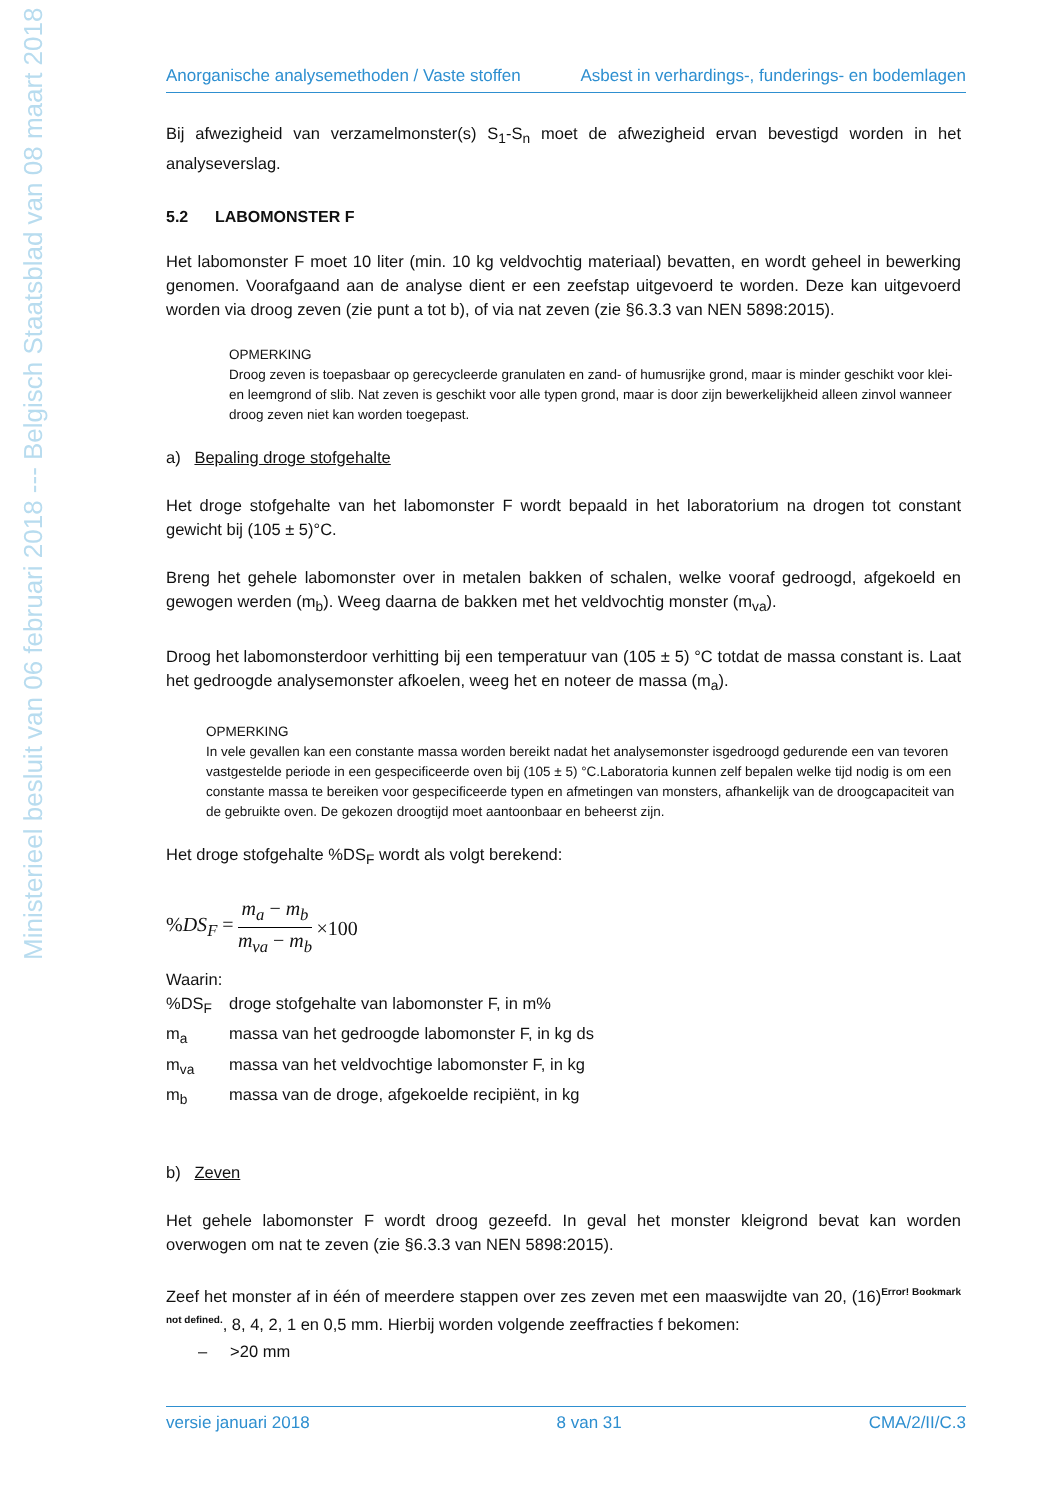Ministerieel besluit van 06 februari 2018 --- Belgisch Staatsblad van 08 maart 2018
Anorganische analysemethoden / Vaste stoffen Asbest in verhardings-, funderings- en bodemlagen
Bij afwezigheid van verzamelmonster(s) S<sub>1</sub>-S<sub>n</sub> moet de afwezigheid ervan bevestigd worden in het analyseverslag.
5.2 LABOMONSTER F
Het labomonster F moet 10 liter (min. 10 kg veldvochtig materiaal) bevatten, en wordt geheel in bewerking genomen. Voorafgaand aan de analyse dient er een zeefstap uitgevoerd te worden. Deze kan uitgevoerd worden via droog zeven (zie punt a tot b), of via nat zeven (zie §6.3.3 van NEN 5898:2015).
OPMERKING
Droog zeven is toepasbaar op gerecycleerde granulaten en zand- of humusrijke grond, maar is minder geschikt voor klei- en leemgrond of slib. Nat zeven is geschikt voor alle typen grond, maar is door zijn bewerkelijkheid alleen zinvol wanneer droog zeven niet kan worden toegepast.
a) Bepaling droge stofgehalte
Het droge stofgehalte van het labomonster F wordt bepaald in het laboratorium na drogen tot constant gewicht bij (105 ± 5)°C.
Breng het gehele labomonster over in metalen bakken of schalen, welke vooraf gedroogd, afgekoeld en gewogen werden (m<sub>b</sub>). Weeg daarna de bakken met het veldvochtig monster (m<sub>va</sub>).
Droog het labomonsterdoor verhitting bij een temperatuur van (105 ± 5) °C totdat de massa constant is. Laat het gedroogde analysemonster afkoelen, weeg het en noteer de massa (m<sub>a</sub>).
OPMERKING
In vele gevallen kan een constante massa worden bereikt nadat het analysemonster isgedroogd gedurende een van tevoren vastgestelde periode in een gespecificeerde oven bij (105 ± 5) °C.Laboratoria kunnen zelf bepalen welke tijd nodig is om een constante massa te bereiken voor gespecificeerde typen en afmetingen van monsters, afhankelijk van de droogcapaciteit van de gebruikte oven. De gekozen droogtijd moet aantoonbaar en beheerst zijn.
Het droge stofgehalte %DS<sub>F</sub> wordt als volgt berekend:
%DS<sub>F</sub> = m<sub>a</sub> − m<sub>b</sub> m<sub>va</sub> − m<sub>b</sub> ×100
Waarin:
%DS<sub>F</sub> droge stofgehalte van labomonster F, in m%
m<sub>a</sub> massa van het gedroogde labomonster F, in kg ds
m<sub>va</sub> massa van het veldvochtige labomonster F, in kg
m<sub>b</sub> massa van de droge, afgekoelde recipiënt, in kg
b) Zeven
Het gehele labomonster F wordt droog gezeefd. In geval het monster kleigrond bevat kan worden overwogen om nat te zeven (zie §6.3.3 van NEN 5898:2015).
Zeef het monster af in één of meerdere stappen over zes zeven met een maaswijdte van 20, (16)<sup>Error! Bookmark not defined.</sup>, 8, 4, 2, 1 en 0,5 mm. Hierbij worden volgende zeeffracties f bekomen:
– >20 mm
versie januari 2018 8 van 31 CMA/2/II/C.3